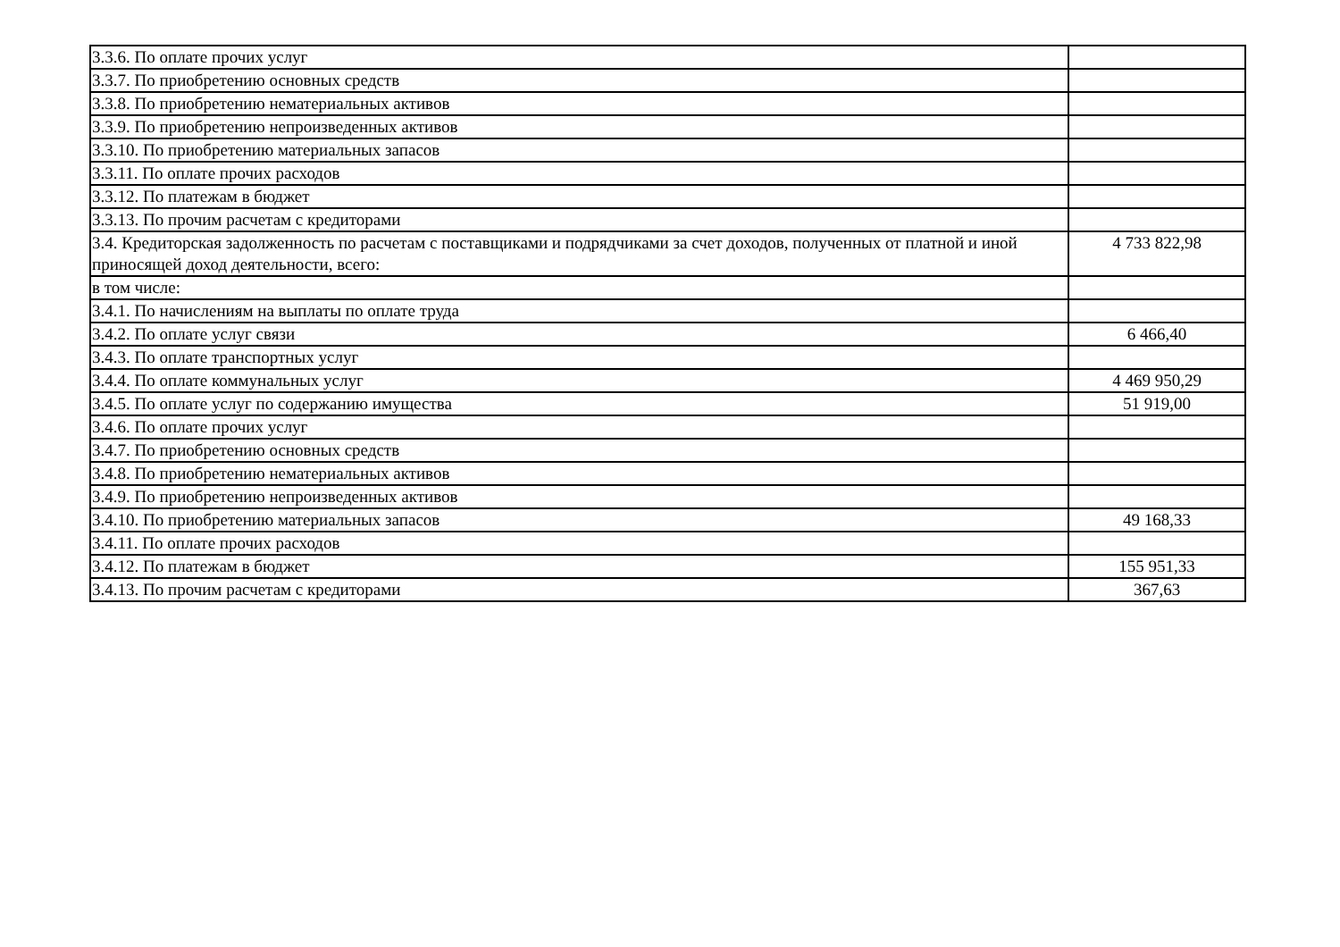| 3.3.6. По оплате прочих услуг | |
| 3.3.7. По приобретению основных средств | |
| 3.3.8. По приобретению нематериальных активов | |
| 3.3.9. По приобретению непроизведенных активов | |
| 3.3.10. По приобретению материальных запасов | |
| 3.3.11. По оплате прочих расходов | |
| 3.3.12. По платежам в бюджет | |
| 3.3.13. По прочим расчетам с кредиторами | |
| 3.4. Кредиторская задолженность по расчетам с поставщиками и подрядчиками за счет доходов, полученных от платной и иной приносящей доход деятельности, всего: | 4 733 822,98 |
| в том числе: | |
| 3.4.1. По начислениям на выплаты по оплате труда | |
| 3.4.2. По оплате услуг связи | 6 466,40 |
| 3.4.3. По оплате транспортных услуг | |
| 3.4.4. По оплате коммунальных услуг | 4 469 950,29 |
| 3.4.5. По оплате услуг по содержанию имущества | 51 919,00 |
| 3.4.6. По оплате прочих услуг | |
| 3.4.7. По приобретению основных средств | |
| 3.4.8. По приобретению нематериальных активов | |
| 3.4.9. По приобретению непроизведенных активов | |
| 3.4.10. По приобретению материальных запасов | 49 168,33 |
| 3.4.11. По оплате прочих расходов | |
| 3.4.12. По платежам в бюджет | 155 951,33 |
| 3.4.13. По прочим расчетам с кредиторами | 367,63 |